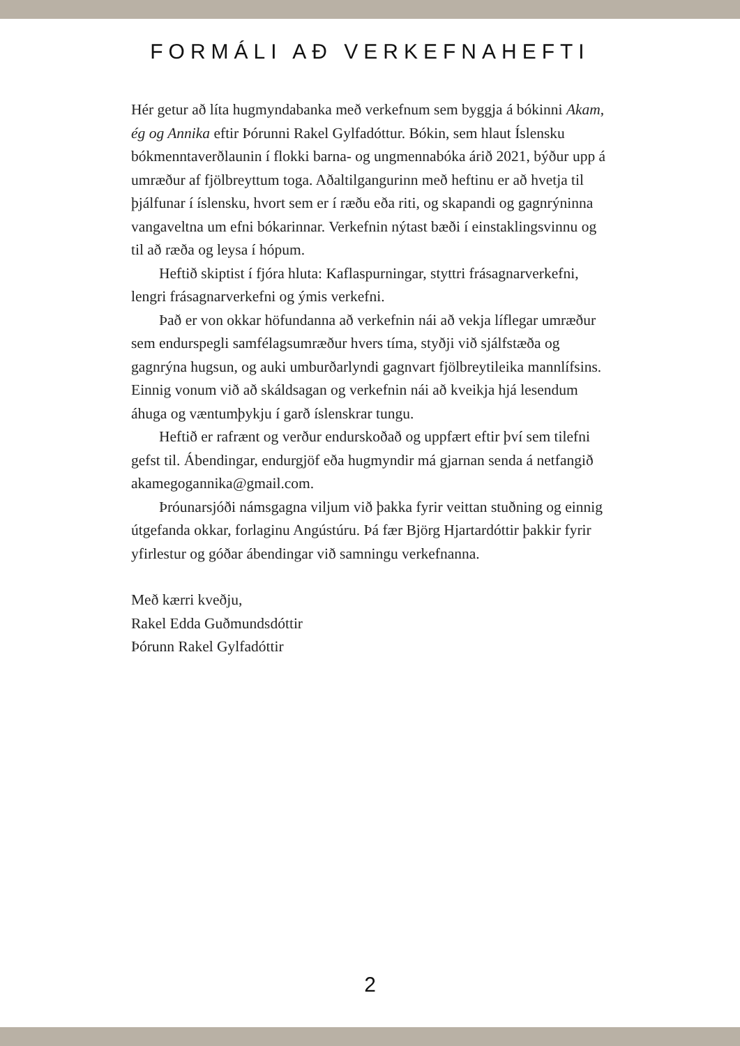FORMÁLI AÐ VERKEFNAHEFTI
Hér getur að líta hugmyndabanka með verkefnum sem byggja á bókinni Akam, ég og Annika eftir Þórunni Rakel Gylfadóttur. Bókin, sem hlaut Íslensku bókmenntaverðlaunin í flokki barna- og ungmennabóka árið 2021, býður upp á umræður af fjölbreyttum toga. Aðaltilgangurinn með heftinu er að hvetja til þjálfunar í íslensku, hvort sem er í ræðu eða riti, og skapandi og gagnrýninna vangaveltna um efni bókarinnar. Verkefnin nýtast bæði í einstaklingsvinnu og til að ræða og leysa í hópum.
Heftið skiptist í fjóra hluta: Kaflaspurningar, styttri frásagnarverkefni, lengri frásagnarverkefni og ýmis verkefni.
Það er von okkar höfundanna að verkefnin nái að vekja líflegar umræður sem endurspegli samfélagsumræður hvers tíma, styðji við sjálfstæða og gagnrýna hugsun, og auki umburðarlyndi gagnvart fjölbreytileika mannlífsins. Einnig vonum við að skáldsagan og verkefnin nái að kveikja hjá lesendum áhuga og væntumþykju í garð íslenskrar tungu.
Heftið er rafrænt og verður endurskoðað og uppfært eftir því sem tilefni gefst til. Ábendingar, endurgjöf eða hugmyndir má gjarnan senda á netfangið akamegogannika@gmail.com.
Þróunarsjóði námsgagna viljum við þakka fyrir veittan stuðning og einnig útgefanda okkar, forlaginu Angústúru. Þá fær Björg Hjartardóttir þakkir fyrir yfirlestur og góðar ábendingar við samningu verkefnanna.
Með kærri kveðju,
Rakel Edda Guðmundsdóttir
Þórunn Rakel Gylfadóttir
2